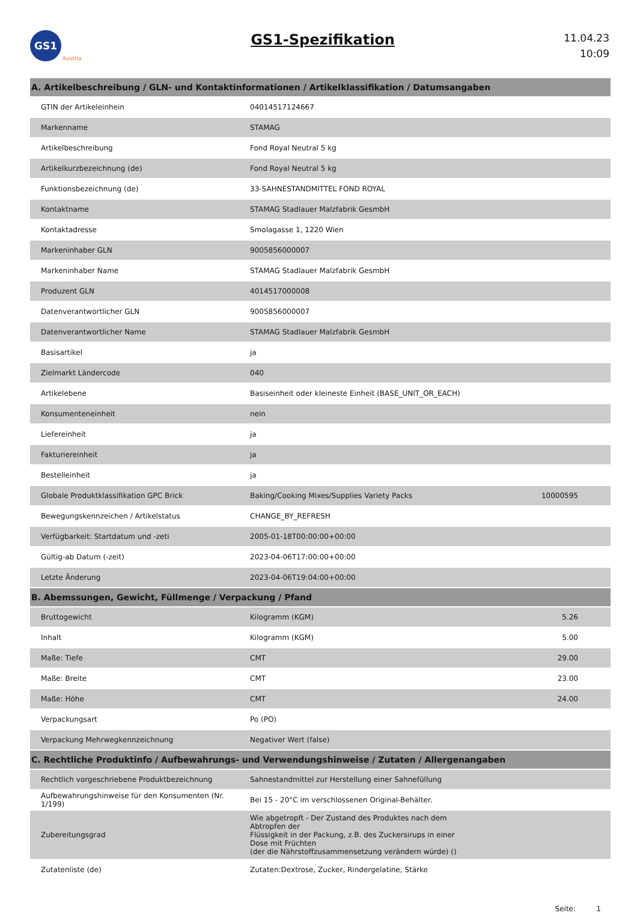GS1
Austria
GS1-Spezifikation
11.04.23
10:09
| A. Artikelbeschreibung / GLN- und Kontaktinformationen / Artikelklassifikation / Datumsangaben | | | |
| --- | --- | --- | --- |
| GTIN der Artikeleinhein | 04014517124667 | | |
| Markenname | STAMAG | | |
| Artikelbeschreibung | Fond Royal Neutral 5 kg | | |
| Artikelkurzbezeichnung (de) | Fond Royal Neutral 5 kg | | |
| Funktionsbezeichnung (de) | 33-SAHNESTANDMITTEL FOND ROYAL | | |
| Kontaktname | STAMAG Stadlauer Malzfabrik GesmbH | | |
| Kontaktadresse | Smolagasse 1, 1220 Wien | | |
| Markeninhaber GLN | 9005856000007 | | |
| Markeninhaber Name | STAMAG Stadlauer Malzfabrik GesmbH | | |
| Produzent GLN | 4014517000008 | | |
| Datenverantwortlicher GLN | 9005856000007 | | |
| Datenverantwortlicher Name | STAMAG Stadlauer Malzfabrik GesmbH | | |
| Basisartikel | ja | | |
| Zielmarkt Ländercode | 040 | | |
| Artikelebene | Basiseinheit oder kleineste Einheit (BASE_UNIT_OR_EACH) | | |
| Konsumenteneinheit | nein | | |
| Liefereinheit | ja | | |
| Fakturiereinheit | ja | | |
| Bestelleinheit | ja | | |
| Globale Produktklassifikation GPC Brick | Baking/Cooking Mixes/Supplies Variety Packs | 10000595 | |
| Bewegungskennzeichen / Artikelstatus | CHANGE_BY_REFRESH | | |
| Verfügbarkeit: Startdatum und -zeti | 2005-01-18T00:00:00+00:00 | | |
| Gültig-ab Datum (-zeit) | 2023-04-06T17:00:00+00:00 | | |
| Letzte Änderung | 2023-04-06T19:04:00+00:00 | | |
| B. Abemssungen, Gewicht, Füllmenge / Verpackung / Pfand | | | |
| Bruttogewicht | Kilogramm (KGM) | 5.26 | |
| Inhalt | Kilogramm (KGM) | 5.00 | |
| Maße: Tiefe | CMT | 29.00 | |
| Maße: Breite | CMT | 23.00 | |
| Maße: Höhe | CMT | 24.00 | |
| Verpackungsart | Po (PO) | | |
| Verpackung Mehrwegkennzeichnung | Negativer Wert (false) | | |
| C. Rechtliche Produktinfo / Aufbewahrungs- und Verwendungshinweise / Zutaten / Allergenangaben | | | |
| Rechtlich vorgeschriebene Produktbezeichnung | Sahnestandmittel zur Herstellung einer Sahnefüllung | | |
| Aufbewahrungshinweise für den Konsumenten (Nr. 1/199) | Bei 15 - 20°C im verschlossenen Original-Behälter. | | |
| Zubereitungsgrad | Wie abgetropft - Der Zustand des Produktes nach dem Abtropfen der Flüssigkeit in der Packung, z.B. des Zuckersirups in einer Dose mit Früchten (der die Nährstoffzusammensetzung verändern würde) () | | |
| Zutatenliste (de) | Zutaten:Dextrose, Zucker, Rindergelatine, Stärke | | |
Seite: 1